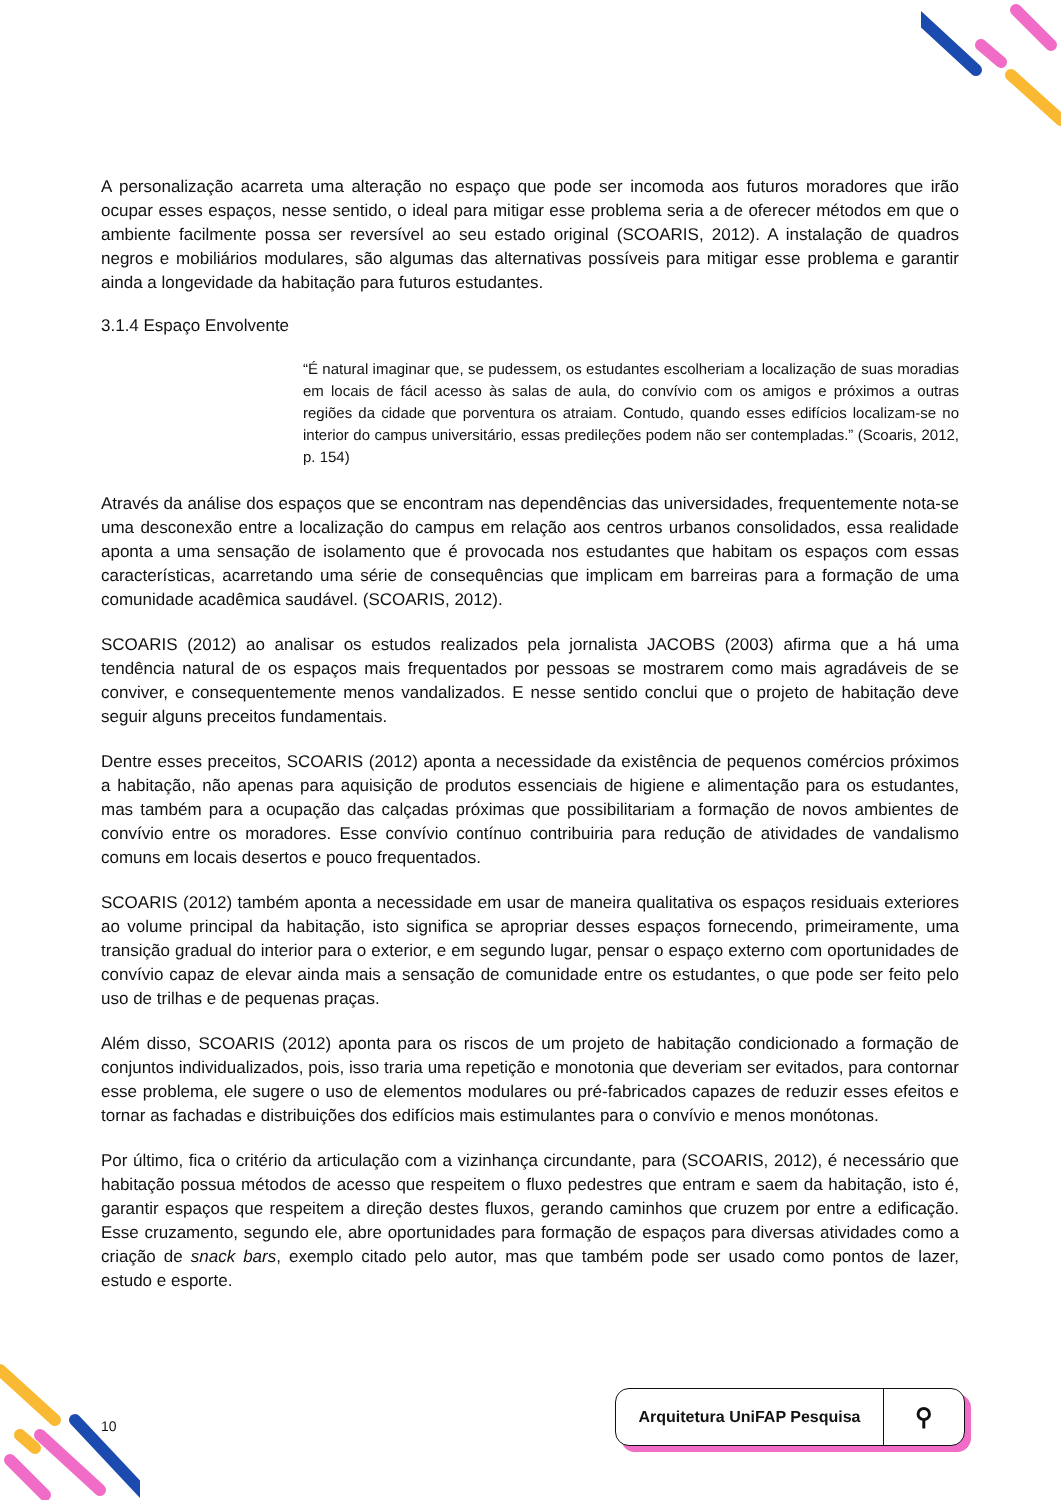A personalização acarreta uma alteração no espaço que pode ser incomoda aos futuros moradores que irão ocupar esses espaços, nesse sentido, o ideal para mitigar esse problema seria a de oferecer métodos em que o ambiente facilmente possa ser reversível ao seu estado original (SCOARIS, 2012). A instalação de quadros negros e mobiliários modulares, são algumas das alternativas possíveis para mitigar esse problema e garantir ainda a longevidade da habitação para futuros estudantes.
3.1.4 Espaço Envolvente
“É natural imaginar que, se pudessem, os estudantes escolheriam a localização de suas moradias em locais de fácil acesso às salas de aula, do convívio com os amigos e próximos a outras regiões da cidade que porventura os atraiam. Contudo, quando esses edifícios localizam-se no interior do campus universitário, essas predileções podem não ser contempladas.” (Scoaris, 2012, p. 154)
Através da análise dos espaços que se encontram nas dependências das universidades, frequentemente nota-se uma desconexão entre a localização do campus em relação aos centros urbanos consolidados, essa realidade aponta a uma sensação de isolamento que é provocada nos estudantes que habitam os espaços com essas características, acarretando uma série de consequências que implicam em barreiras para a formação de uma comunidade acadêmica saudável. (SCOARIS, 2012).
SCOARIS (2012) ao analisar os estudos realizados pela jornalista JACOBS (2003) afirma que a há uma tendência natural de os espaços mais frequentados por pessoas se mostrarem como mais agradáveis de se conviver, e consequentemente menos vandalizados. E nesse sentido conclui que o projeto de habitação deve seguir alguns preceitos fundamentais.
Dentre esses preceitos, SCOARIS (2012) aponta a necessidade da existência de pequenos comércios próximos a habitação, não apenas para aquisição de produtos essenciais de higiene e alimentação para os estudantes, mas também para a ocupação das calçadas próximas que possibilitariam a formação de novos ambientes de convívio entre os moradores. Esse convívio contínuo contribuiria para redução de atividades de vandalismo comuns em locais desertos e pouco frequentados.
SCOARIS (2012) também aponta a necessidade em usar de maneira qualitativa os espaços residuais exteriores ao volume principal da habitação, isto significa se apropriar desses espaços fornecendo, primeiramente, uma transição gradual do interior para o exterior, e em segundo lugar, pensar o espaço externo com oportunidades de convívio capaz de elevar ainda mais a sensação de comunidade entre os estudantes, o que pode ser feito pelo uso de trilhas e de pequenas praças.
Além disso, SCOARIS (2012) aponta para os riscos de um projeto de habitação condicionado a formação de conjuntos individualizados, pois, isso traria uma repetição e monotonia que deveriam ser evitados, para contornar esse problema, ele sugere o uso de elementos modulares ou pré-fabricados capazes de reduzir esses efeitos e tornar as fachadas e distribuições dos edifícios mais estimulantes para o convívio e menos monótonas.
Por último, fica o critério da articulação com a vizinhança circundante, para (SCOARIS, 2012), é necessário que habitação possua métodos de acesso que respeitem o fluxo pedestres que entram e saem da habitação, isto é, garantir espaços que respeitem a direção destes fluxos, gerando caminhos que cruzem por entre a edificação. Esse cruzamento, segundo ele, abre oportunidades para formação de espaços para diversas atividades como a criação de snack bars, exemplo citado pelo autor, mas que também pode ser usado como pontos de lazer, estudo e esporte.
10
Arquitetura UniFAP Pesquisa ⚲